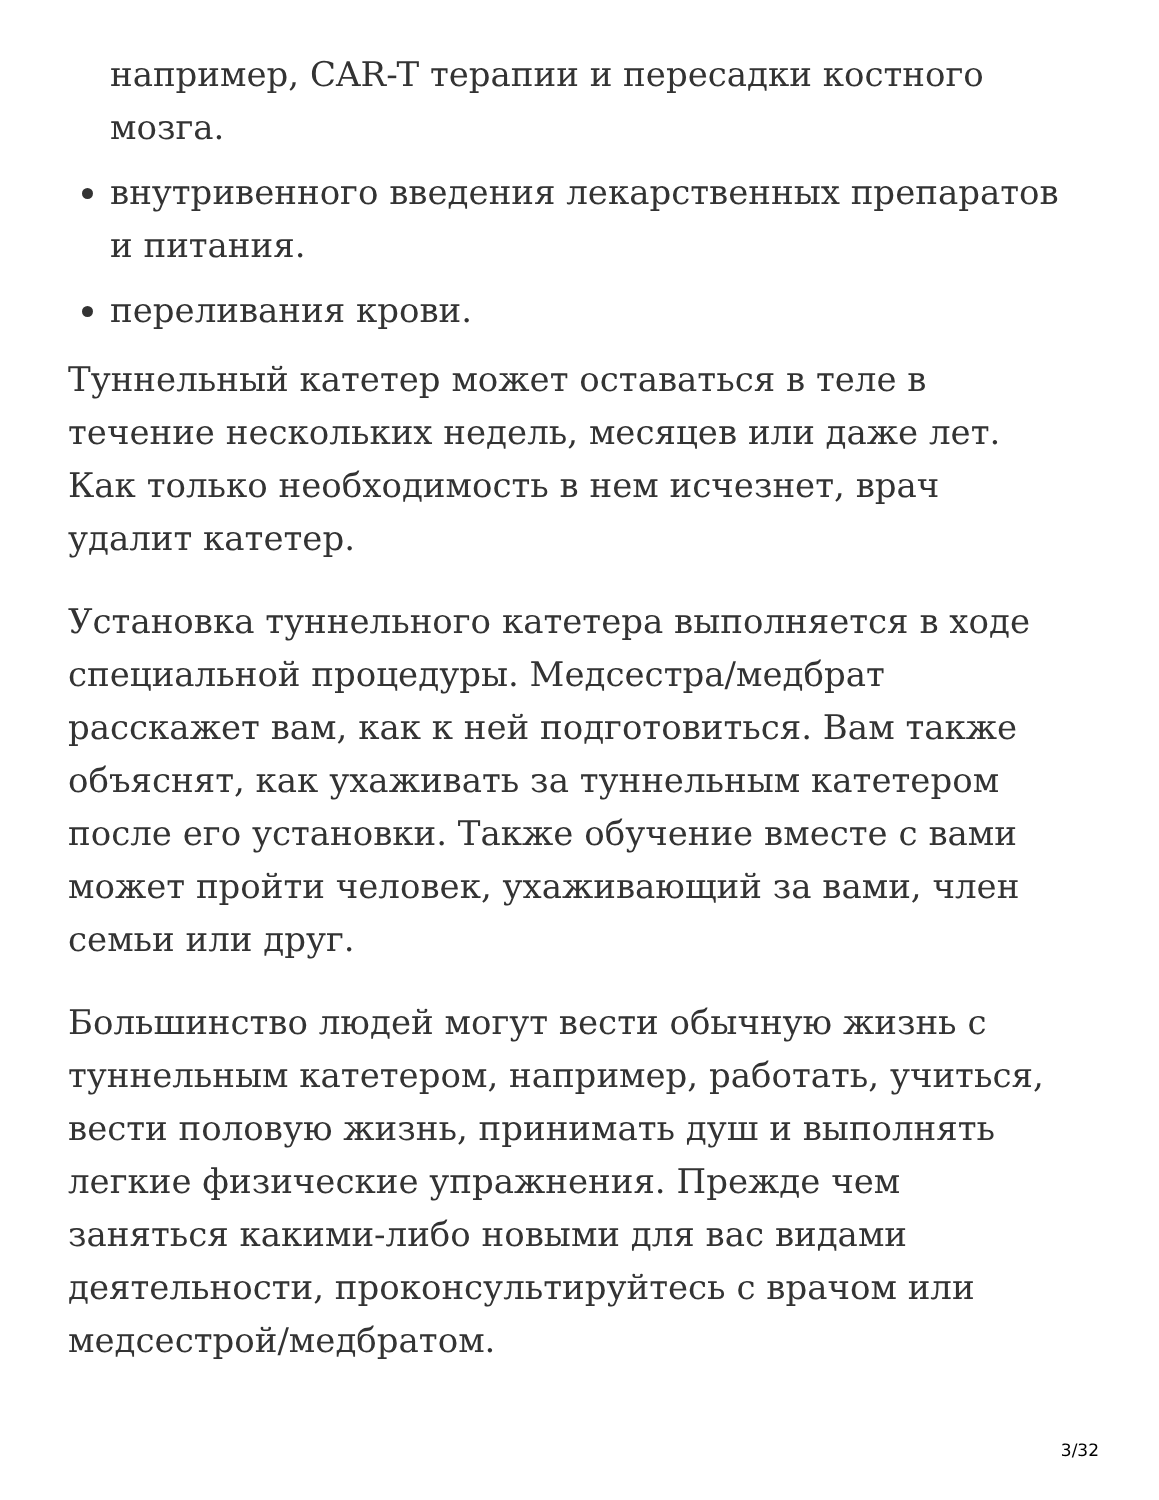например, CAR-T терапии и пересадки костного мозга.
внутривенного введения лекарственных препаратов и питания.
переливания крови.
Туннельный катетер может оставаться в теле в течение нескольких недель, месяцев или даже лет. Как только необходимость в нем исчезнет, врач удалит катетер.
Установка туннельного катетера выполняется в ходе специальной процедуры. Медсестра/медбрат расскажет вам, как к ней подготовиться. Вам также объяснят, как ухаживать за туннельным катетером после его установки. Также обучение вместе с вами может пройти человек, ухаживающий за вами, член семьи или друг.
Большинство людей могут вести обычную жизнь с туннельным катетером, например, работать, учиться, вести половую жизнь, принимать душ и выполнять легкие физические упражнения. Прежде чем заняться какими-либо новыми для вас видами деятельности, проконсультируйтесь с врачом или медсестрой/медбратом.
3/32